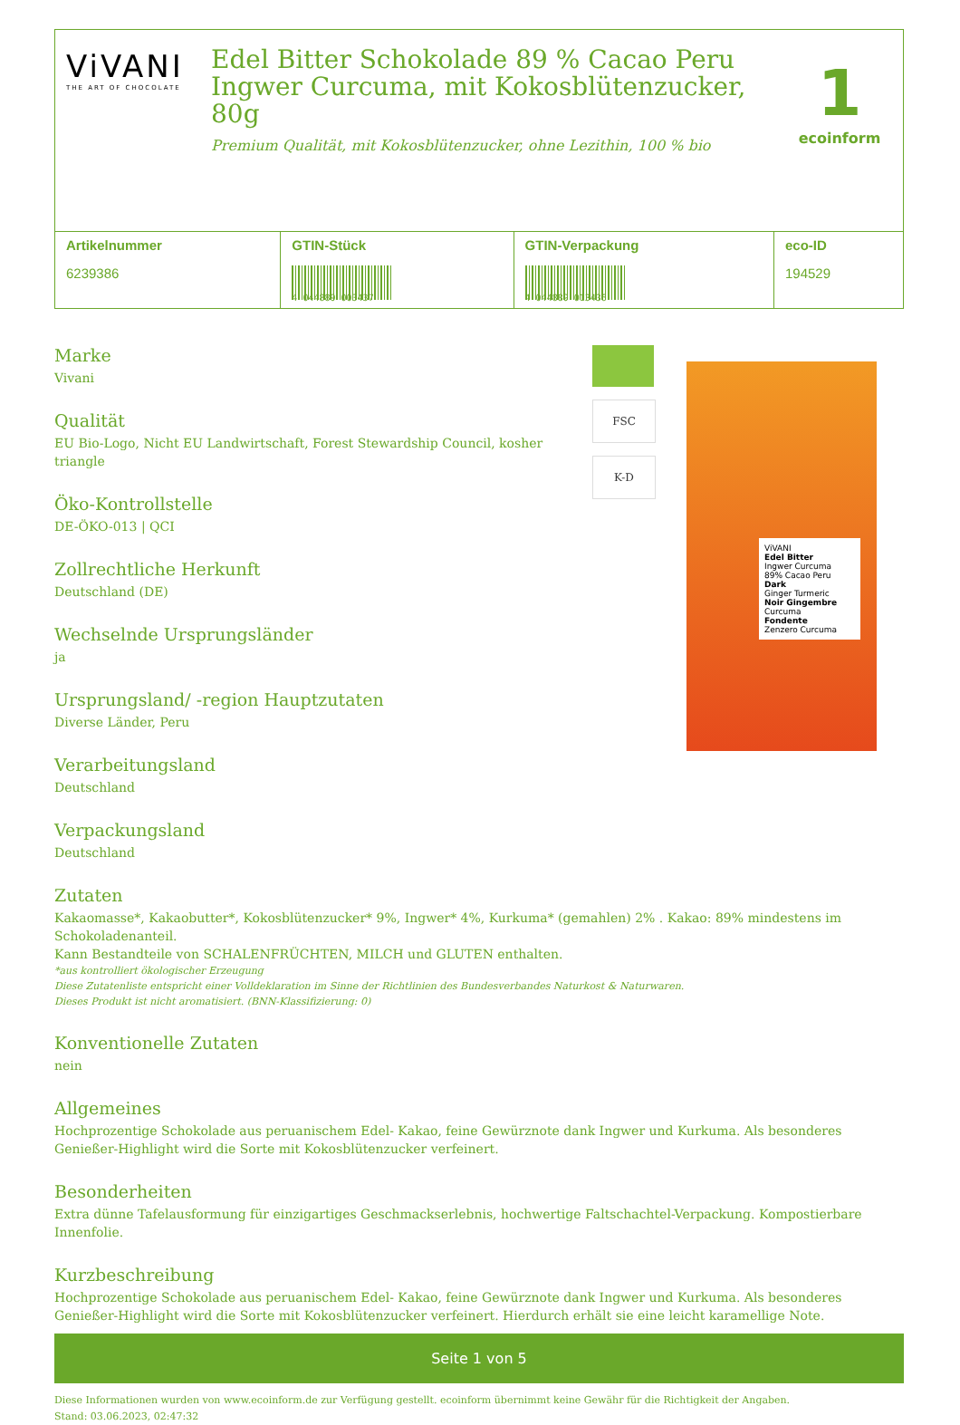ViVANI
THE ART OF CHOCOLATE
Edel Bitter Schokolade 89 % Cacao Peru Ingwer Curcuma, mit Kokosblütenzucker, 80g
Premium Qualität, mit Kokosblütenzucker, ohne Lezithin, 100 % bio
1
ecoinform
| Artikelnummer 6239386 | GTIN-Stück 4 044889 003437 | GTIN-Verpackung 4 044889 013436 | eco-ID 194529 |
Marke
Vivani
Qualität
EU Bio-Logo, Nicht EU Landwirtschaft, Forest Stewardship Council, kosher triangle
Öko-Kontrollstelle
DE-ÖKO-013 | QCI
Zollrechtliche Herkunft
Deutschland (DE)
Wechselnde Ursprungsländer
ja
Ursprungsland/ -region Hauptzutaten
Diverse Länder, Peru
Verarbeitungsland
Deutschland
Verpackungsland
Deutschland
FSC
K-D
ViVANI
Edel Bitter
Ingwer Curcuma
89% Cacao Peru
Dark
Ginger Turmeric
Noir Gingembre
Curcuma
Fondente
Zenzero Curcuma
Zutaten
Kakaomasse*, Kakaobutter*, Kokosblütenzucker* 9%, Ingwer* 4%, Kurkuma* (gemahlen) 2% . Kakao: 89% mindestens im Schokoladenanteil.
Kann Bestandteile von SCHALENFRÜCHTEN, MILCH und GLUTEN enthalten.
*aus kontrolliert ökologischer Erzeugung
Diese Zutatenliste entspricht einer Volldeklaration im Sinne der Richtlinien des Bundesverbandes Naturkost & Naturwaren.
Dieses Produkt ist nicht aromatisiert. (BNN-Klassifizierung: 0)
Konventionelle Zutaten
nein
Allgemeines
Hochprozentige Schokolade aus peruanischem Edel- Kakao, feine Gewürznote dank Ingwer und Kurkuma. Als besonderes Genießer-Highlight wird die Sorte mit Kokosblütenzucker verfeinert.
Besonderheiten
Extra dünne Tafelausformung für einzigartiges Geschmackserlebnis, hochwertige Faltschachtel-Verpackung. Kompostierbare Innenfolie.
Kurzbeschreibung
Hochprozentige Schokolade aus peruanischem Edel- Kakao, feine Gewürznote dank Ingwer und Kurkuma. Als besonderes Genießer-Highlight wird die Sorte mit Kokosblütenzucker verfeinert. Hierdurch erhält sie eine leicht karamellige Note.
Seite 1 von 5
Diese Informationen wurden von www.ecoinform.de zur Verfügung gestellt. ecoinform übernimmt keine Gewähr für die Richtigkeit der Angaben.
Stand: 03.06.2023, 02:47:32